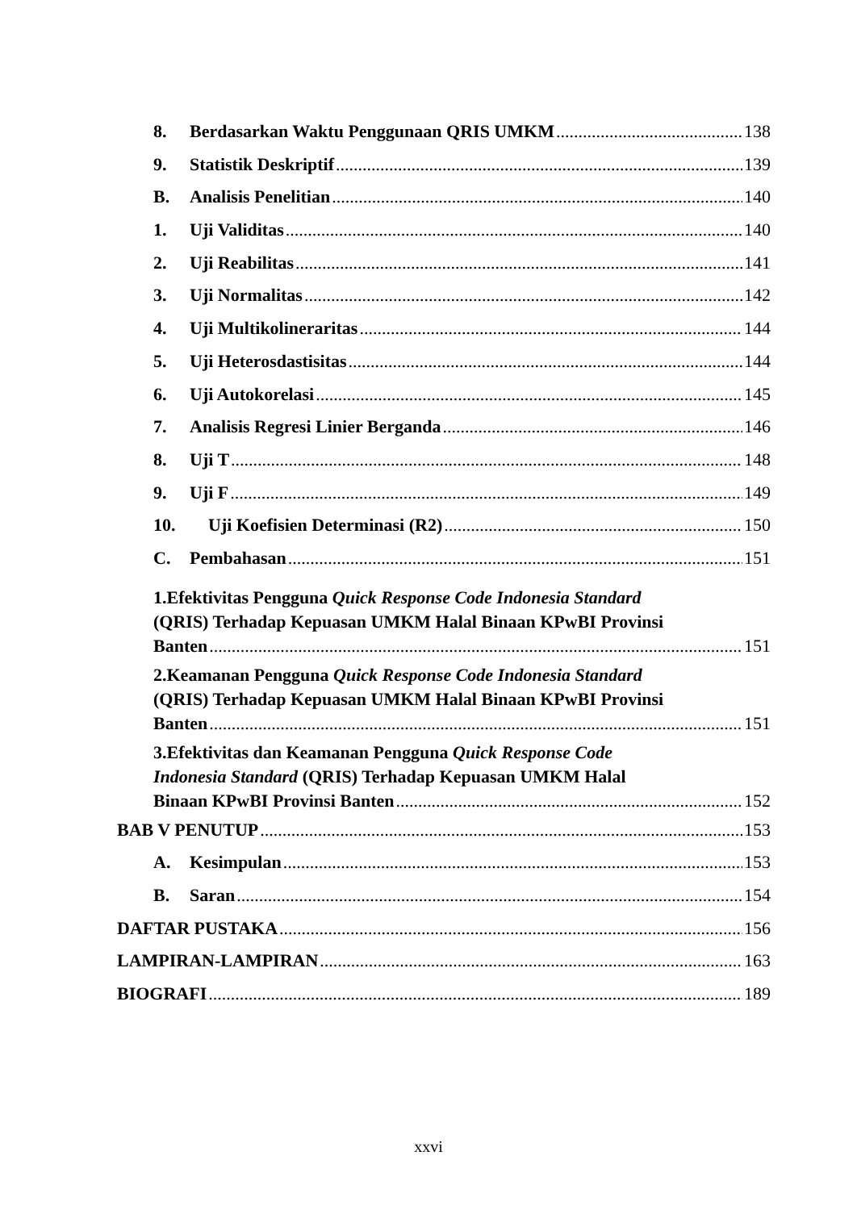8. Berdasarkan Waktu Penggunaan QRIS UMKM 138
9. Statistik Deskriptif 139
B. Analisis Penelitian 140
1. Uji Validitas 140
2. Uji Reabilitas 141
3. Uji Normalitas 142
4. Uji Multikolineraritas 144
5. Uji Heterosdastisitas 144
6. Uji Autokorelasi 145
7. Analisis Regresi Linier Berganda 146
8. Uji T 148
9. Uji F 149
10. Uji Koefisien Determinasi (R2) 150
C. Pembahasan 151
1.Efektivitas Pengguna Quick Response Code Indonesia Standard
(QRIS) Terhadap Kepuasan UMKM Halal Binaan KPwBI Provinsi
Banten 151
2.Keamanan Pengguna Quick Response Code Indonesia Standard
(QRIS) Terhadap Kepuasan UMKM Halal Binaan KPwBI Provinsi
Banten 151
3.Efektivitas dan Keamanan Pengguna Quick Response Code
Indonesia Standard (QRIS) Terhadap Kepuasan UMKM Halal
Binaan KPwBI Provinsi Banten 152
BAB V PENUTUP 153
A. Kesimpulan 153
B. Saran 154
DAFTAR PUSTAKA 156
LAMPIRAN-LAMPIRAN 163
BIOGRAFI 189
xxvi